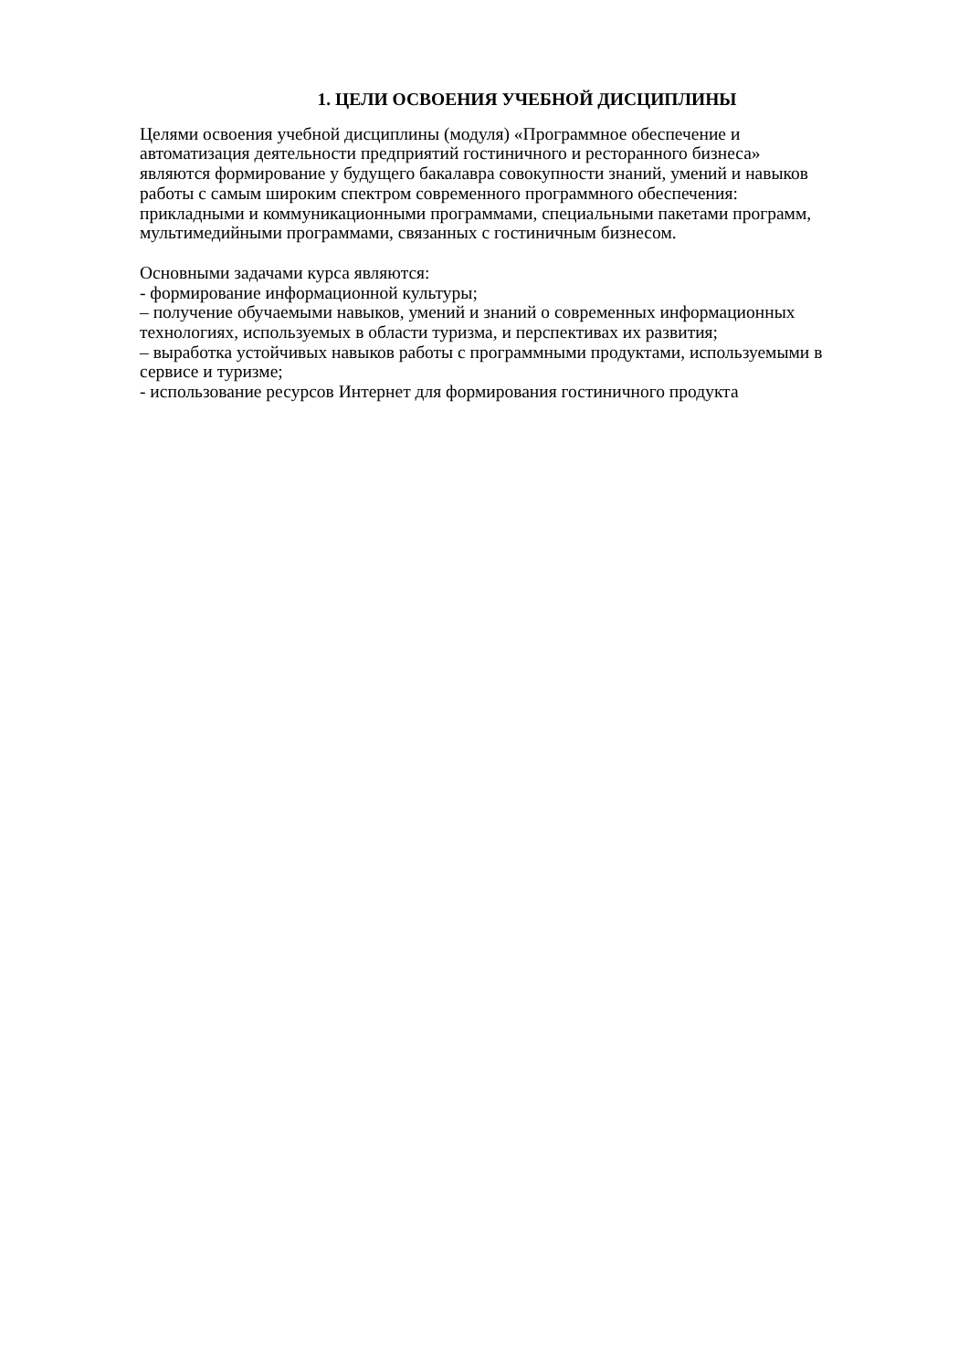1. ЦЕЛИ ОСВОЕНИЯ УЧЕБНОЙ ДИСЦИПЛИНЫ
Целями освоения учебной дисциплины (модуля) «Программное обеспечение и
автоматизация деятельности предприятий гостиничного и ресторанного бизнеса»
являются формирование у будущего бакалавра совокупности знаний, умений и навыков
работы с самым широким спектром современного программного обеспечения:
прикладными и коммуникационными программами, специальными пакетами программ,
мультимедийными программами, связанных с гостиничным бизнесом.
Основными задачами курса являются:
- формирование информационной культуры;
– получение обучаемыми навыков, умений и знаний о современных информационных
технологиях, используемых в области туризма, и перспективах их развития;
– выработка устойчивых навыков работы с программными продуктами, используемыми в
сервисе и туризме;
- использование ресурсов Интернет для формирования гостиничного продукта